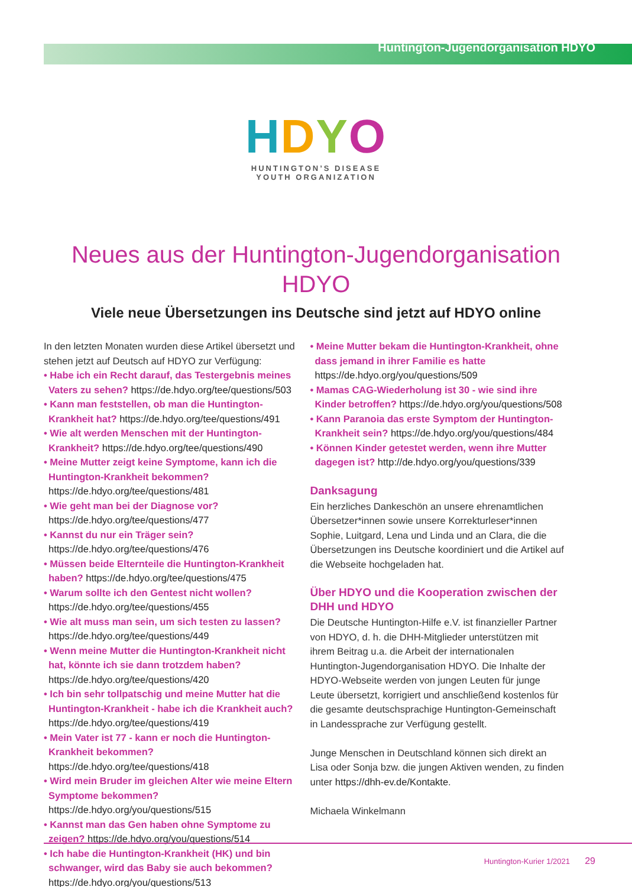Huntington-Jugendorganisation HDYO
HDYO
HUNTINGTON’S DISEASE
YOUTH ORGANIZATION
Neues aus der Huntington-Jugendorganisation HDYO
Viele neue Übersetzungen ins Deutsche sind jetzt auf HDYO online
In den letzten Monaten wurden diese Artikel übersetzt und stehen jetzt auf Deutsch auf HDYO zur Verfügung:
• Habe ich ein Recht darauf, das Testergebnis meines Vaters zu sehen? https://de.hdyo.org/tee/questions/503
• Kann man feststellen, ob man die Huntington-Krankheit hat? https://de.hdyo.org/tee/questions/491
• Wie alt werden Menschen mit der Huntington-Krankheit? https://de.hdyo.org/tee/questions/490
• Meine Mutter zeigt keine Symptome, kann ich die Huntington-Krankheit bekommen? https://de.hdyo.org/tee/questions/481
• Wie geht man bei der Diagnose vor? https://de.hdyo.org/tee/questions/477
• Kannst du nur ein Träger sein? https://de.hdyo.org/tee/questions/476
• Müssen beide Elternteile die Huntington-Krankheit haben? https://de.hdyo.org/tee/questions/475
• Warum sollte ich den Gentest nicht wollen? https://de.hdyo.org/tee/questions/455
• Wie alt muss man sein, um sich testen zu lassen? https://de.hdyo.org/tee/questions/449
• Wenn meine Mutter die Huntington-Krankheit nicht hat, könnte ich sie dann trotzdem haben? https://de.hdyo.org/tee/questions/420
• Ich bin sehr tollpatschig und meine Mutter hat die Huntington-Krankheit - habe ich die Krankheit auch? https://de.hdyo.org/tee/questions/419
• Mein Vater ist 77 - kann er noch die Huntington-Krankheit bekommen? https://de.hdyo.org/tee/questions/418
• Wird mein Bruder im gleichen Alter wie meine Eltern Symptome bekommen? https://de.hdyo.org/you/questions/515
• Kannst man das Gen haben ohne Symptome zu zeigen? https://de.hdyo.org/you/questions/514
• Ich habe die Huntington-Krankheit (HK) und bin schwanger, wird das Baby sie auch bekommen? https://de.hdyo.org/you/questions/513
• Meine Mutter bekam die Huntington-Krankheit, ohne dass jemand in ihrer Familie es hatte https://de.hdyo.org/you/questions/509
• Mamas CAG-Wiederholung ist 30 - wie sind ihre Kinder betroffen? https://de.hdyo.org/you/questions/508
• Kann Paranoia das erste Symptom der Huntington-Krankheit sein? https://de.hdyo.org/you/questions/484
• Können Kinder getestet werden, wenn ihre Mutter dagegen ist? http://de.hdyo.org/you/questions/339
Danksagung
Ein herzliches Dankeschön an unsere ehrenamtlichen Übersetzer*innen sowie unsere Korrekturleser*innen Sophie, Luitgard, Lena und Linda und an Clara, die die Übersetzungen ins Deutsche koordiniert und die Artikel auf die Webseite hochgeladen hat.
Über HDYO und die Kooperation zwischen der DHH und HDYO
Die Deutsche Huntington-Hilfe e.V. ist finanzieller Partner von HDYO, d. h. die DHH-Mitglieder unterstützen mit ihrem Beitrag u.a. die Arbeit der internationalen Huntington-Jugendorganisation HDYO. Die Inhalte der HDYO-Webseite werden von jungen Leuten für junge Leute übersetzt, korrigiert und anschließend kostenlos für die gesamte deutschsprachige Huntington-Gemeinschaft in Landessprache zur Verfügung gestellt.
Junge Menschen in Deutschland können sich direkt an Lisa oder Sonja bzw. die jungen Aktiven wenden, zu finden unter https://dhh-ev.de/Kontakte.
Michaela Winkelmann
Huntington-Kurier 1/2021 29